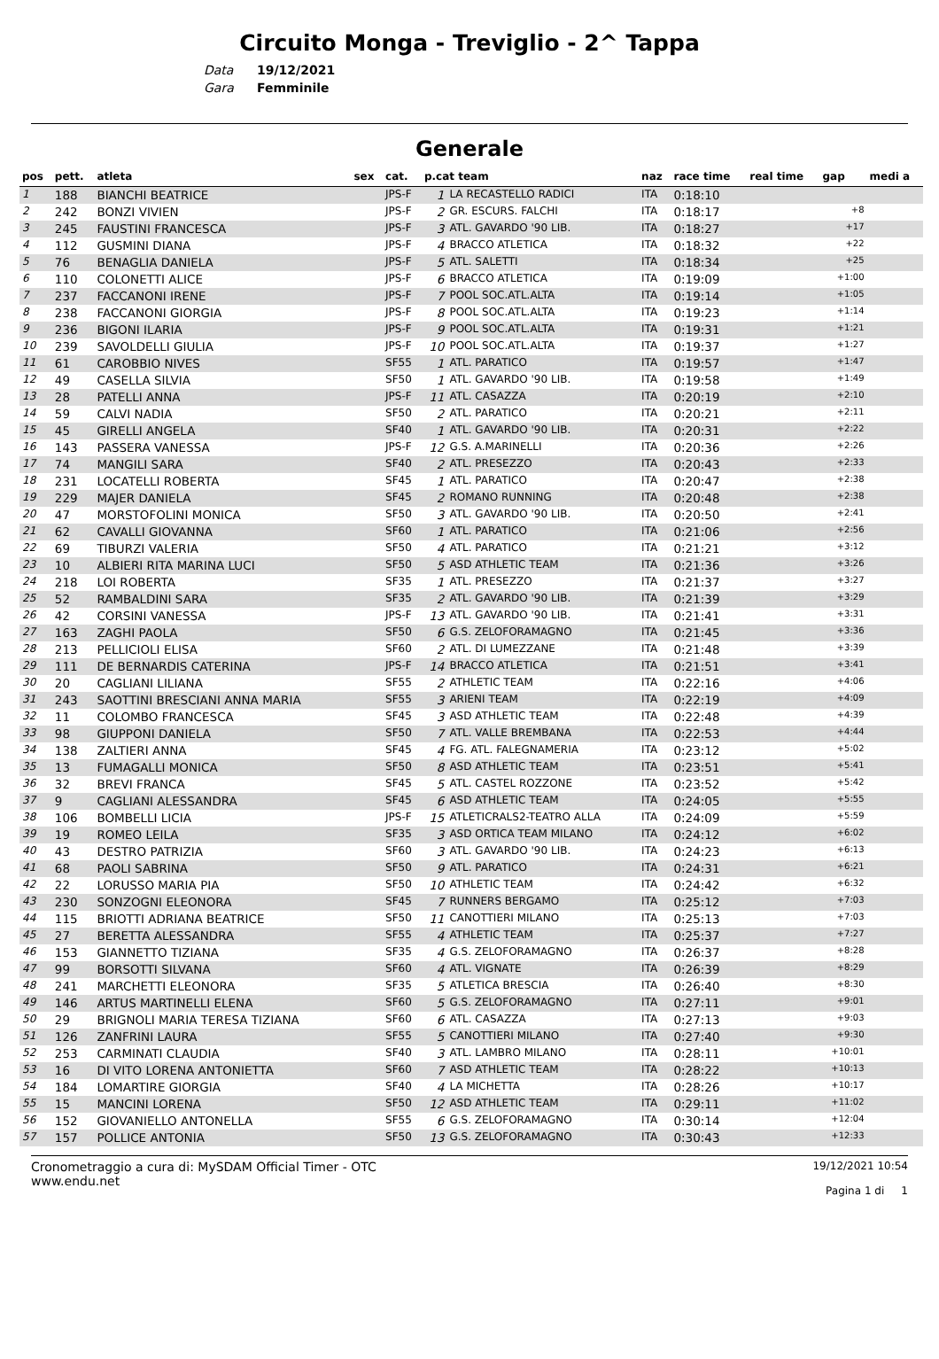Circuito Monga - Treviglio - 2^ Tappa
Data 19/12/2021
Gara Femminile
Generale
| pos | pett. | atleta | sex | cat. | p.cat team | | naz | race time | real time | gap | medi a |
| --- | --- | --- | --- | --- | --- | --- | --- | --- | --- | --- | --- |
| 1 | 188 | BIANCHI BEATRICE | | JPS-F | 1 | LA RECASTELLO RADICI | ITA | 0:18:10 | | | |
| 2 | 242 | BONZI VIVIEN | | JPS-F | 2 | GR. ESCURS. FALCHI | ITA | 0:18:17 | | +8 | |
| 3 | 245 | FAUSTINI FRANCESCA | | JPS-F | 3 | ATL. GAVARDO '90 LIB. | ITA | 0:18:27 | | +17 | |
| 4 | 112 | GUSMINI DIANA | | JPS-F | 4 | BRACCO ATLETICA | ITA | 0:18:32 | | +22 | |
| 5 | 76 | BENAGLIA DANIELA | | JPS-F | 5 | ATL. SALETTI | ITA | 0:18:34 | | +25 | |
| 6 | 110 | COLONETTI ALICE | | JPS-F | 6 | BRACCO ATLETICA | ITA | 0:19:09 | | +1:00 | |
| 7 | 237 | FACCANONI IRENE | | JPS-F | 7 | POOL SOC.ATL.ALTA | ITA | 0:19:14 | | +1:05 | |
| 8 | 238 | FACCANONI GIORGIA | | JPS-F | 8 | POOL SOC.ATL.ALTA | ITA | 0:19:23 | | +1:14 | |
| 9 | 236 | BIGONI ILARIA | | JPS-F | 9 | POOL SOC.ATL.ALTA | ITA | 0:19:31 | | +1:21 | |
| 10 | 239 | SAVOLDELLI GIULIA | | JPS-F | 10 | POOL SOC.ATL.ALTA | ITA | 0:19:37 | | +1:27 | |
| 11 | 61 | CAROBBIO NIVES | | SF55 | 1 | ATL. PARATICO | ITA | 0:19:57 | | +1:47 | |
| 12 | 49 | CASELLA SILVIA | | SF50 | 1 | ATL. GAVARDO '90 LIB. | ITA | 0:19:58 | | +1:49 | |
| 13 | 28 | PATELLI ANNA | | JPS-F | 11 | ATL. CASAZZA | ITA | 0:20:19 | | +2:10 | |
| 14 | 59 | CALVI NADIA | | SF50 | 2 | ATL. PARATICO | ITA | 0:20:21 | | +2:11 | |
| 15 | 45 | GIRELLI ANGELA | | SF40 | 1 | ATL. GAVARDO '90 LIB. | ITA | 0:20:31 | | +2:22 | |
| 16 | 143 | PASSERA VANESSA | | JPS-F | 12 | G.S. A.MARINELLI | ITA | 0:20:36 | | +2:26 | |
| 17 | 74 | MANGILI SARA | | SF40 | 2 | ATL. PRESEZZO | ITA | 0:20:43 | | +2:33 | |
| 18 | 231 | LOCATELLI ROBERTA | | SF45 | 1 | ATL. PARATICO | ITA | 0:20:47 | | +2:38 | |
| 19 | 229 | MAJER DANIELA | | SF45 | 2 | ROMANO RUNNING | ITA | 0:20:48 | | +2:38 | |
| 20 | 47 | MORSTOFOLINI MONICA | | SF50 | 3 | ATL. GAVARDO '90 LIB. | ITA | 0:20:50 | | +2:41 | |
| 21 | 62 | CAVALLI GIOVANNA | | SF60 | 1 | ATL. PARATICO | ITA | 0:21:06 | | +2:56 | |
| 22 | 69 | TIBURZI VALERIA | | SF50 | 4 | ATL. PARATICO | ITA | 0:21:21 | | +3:12 | |
| 23 | 10 | ALBIERI RITA MARINA LUCI | | SF50 | 5 | ASD ATHLETIC TEAM | ITA | 0:21:36 | | +3:26 | |
| 24 | 218 | LOI ROBERTA | | SF35 | 1 | ATL. PRESEZZO | ITA | 0:21:37 | | +3:27 | |
| 25 | 52 | RAMBALDINI SARA | | SF35 | 2 | ATL. GAVARDO '90 LIB. | ITA | 0:21:39 | | +3:29 | |
| 26 | 42 | CORSINI VANESSA | | JPS-F | 13 | ATL. GAVARDO '90 LIB. | ITA | 0:21:41 | | +3:31 | |
| 27 | 163 | ZAGHI PAOLA | | SF50 | 6 | G.S. ZELOFORAMAGNO | ITA | 0:21:45 | | +3:36 | |
| 28 | 213 | PELLICIOLI ELISA | | SF60 | 2 | ATL. DI LUMEZZANE | ITA | 0:21:48 | | +3:39 | |
| 29 | 111 | DE BERNARDIS CATERINA | | JPS-F | 14 | BRACCO ATLETICA | ITA | 0:21:51 | | +3:41 | |
| 30 | 20 | CAGLIANI LILIANA | | SF55 | 2 | ATHLETIC TEAM | ITA | 0:22:16 | | +4:06 | |
| 31 | 243 | SAOTTINI BRESCIANI ANNA MARIA | | SF55 | 3 | ARIENI TEAM | ITA | 0:22:19 | | +4:09 | |
| 32 | 11 | COLOMBO FRANCESCA | | SF45 | 3 | ASD ATHLETIC TEAM | ITA | 0:22:48 | | +4:39 | |
| 33 | 98 | GIUPPONI DANIELA | | SF50 | 7 | ATL. VALLE BREMBANA | ITA | 0:22:53 | | +4:44 | |
| 34 | 138 | ZALTIERI ANNA | | SF45 | 4 | FG. ATL. FALEGNAMERIA | ITA | 0:23:12 | | +5:02 | |
| 35 | 13 | FUMAGALLI MONICA | | SF50 | 8 | ASD ATHLETIC TEAM | ITA | 0:23:51 | | +5:41 | |
| 36 | 32 | BREVI FRANCA | | SF45 | 5 | ATL. CASTEL ROZZONE | ITA | 0:23:52 | | +5:42 | |
| 37 | 9 | CAGLIANI ALESSANDRA | | SF45 | 6 | ASD ATHLETIC TEAM | ITA | 0:24:05 | | +5:55 | |
| 38 | 106 | BOMBELLI LICIA | | JPS-F | 15 | ATLETICRALS2-TEATRO ALLA | ITA | 0:24:09 | | +5:59 | |
| 39 | 19 | ROMEO LEILA | | SF35 | 3 | ASD ORTICA TEAM MILANO | ITA | 0:24:12 | | +6:02 | |
| 40 | 43 | DESTRO PATRIZIA | | SF60 | 3 | ATL. GAVARDO '90 LIB. | ITA | 0:24:23 | | +6:13 | |
| 41 | 68 | PAOLI SABRINA | | SF50 | 9 | ATL. PARATICO | ITA | 0:24:31 | | +6:21 | |
| 42 | 22 | LORUSSO MARIA PIA | | SF50 | 10 | ATHLETIC TEAM | ITA | 0:24:42 | | +6:32 | |
| 43 | 230 | SONZOGNI ELEONORA | | SF45 | 7 | RUNNERS BERGAMO | ITA | 0:25:12 | | +7:03 | |
| 44 | 115 | BRIOTTI ADRIANA BEATRICE | | SF50 | 11 | CANOTTIERI MILANO | ITA | 0:25:13 | | +7:03 | |
| 45 | 27 | BERETTA ALESSANDRA | | SF55 | 4 | ATHLETIC TEAM | ITA | 0:25:37 | | +7:27 | |
| 46 | 153 | GIANNETTO TIZIANA | | SF35 | 4 | G.S. ZELOFORAMAGNO | ITA | 0:26:37 | | +8:28 | |
| 47 | 99 | BORSOTTI SILVANA | | SF60 | 4 | ATL. VIGNATE | ITA | 0:26:39 | | +8:29 | |
| 48 | 241 | MARCHETTI ELEONORA | | SF35 | 5 | ATLETICA BRESCIA | ITA | 0:26:40 | | +8:30 | |
| 49 | 146 | ARTUS MARTINELLI ELENA | | SF60 | 5 | G.S. ZELOFORAMAGNO | ITA | 0:27:11 | | +9:01 | |
| 50 | 29 | BRIGNOLI MARIA TERESA TIZIANA | | SF60 | 6 | ATL. CASAZZA | ITA | 0:27:13 | | +9:03 | |
| 51 | 126 | ZANFRINI LAURA | | SF55 | 5 | CANOTTIERI MILANO | ITA | 0:27:40 | | +9:30 | |
| 52 | 253 | CARMINATI CLAUDIA | | SF40 | 3 | ATL. LAMBRO MILANO | ITA | 0:28:11 | | +10:01 | |
| 53 | 16 | DI VITO LORENA ANTONIETTA | | SF60 | 7 | ASD ATHLETIC TEAM | ITA | 0:28:22 | | +10:13 | |
| 54 | 184 | LOMARTIRE GIORGIA | | SF40 | 4 | LA MICHETTA | ITA | 0:28:26 | | +10:17 | |
| 55 | 15 | MANCINI LORENA | | SF50 | 12 | ASD ATHLETIC TEAM | ITA | 0:29:11 | | +11:02 | |
| 56 | 152 | GIOVANIELLO ANTONELLA | | SF55 | 6 | G.S. ZELOFORAMAGNO | ITA | 0:30:14 | | +12:04 | |
| 57 | 157 | POLLICE ANTONIA | | SF50 | 13 | G.S. ZELOFORAMAGNO | ITA | 0:30:43 | | +12:33 | |
Cronometraggio a cura di: MySDAM Official Timer - OTC
www.endu.net
19/12/2021 10:54
Pagina 1 di 1